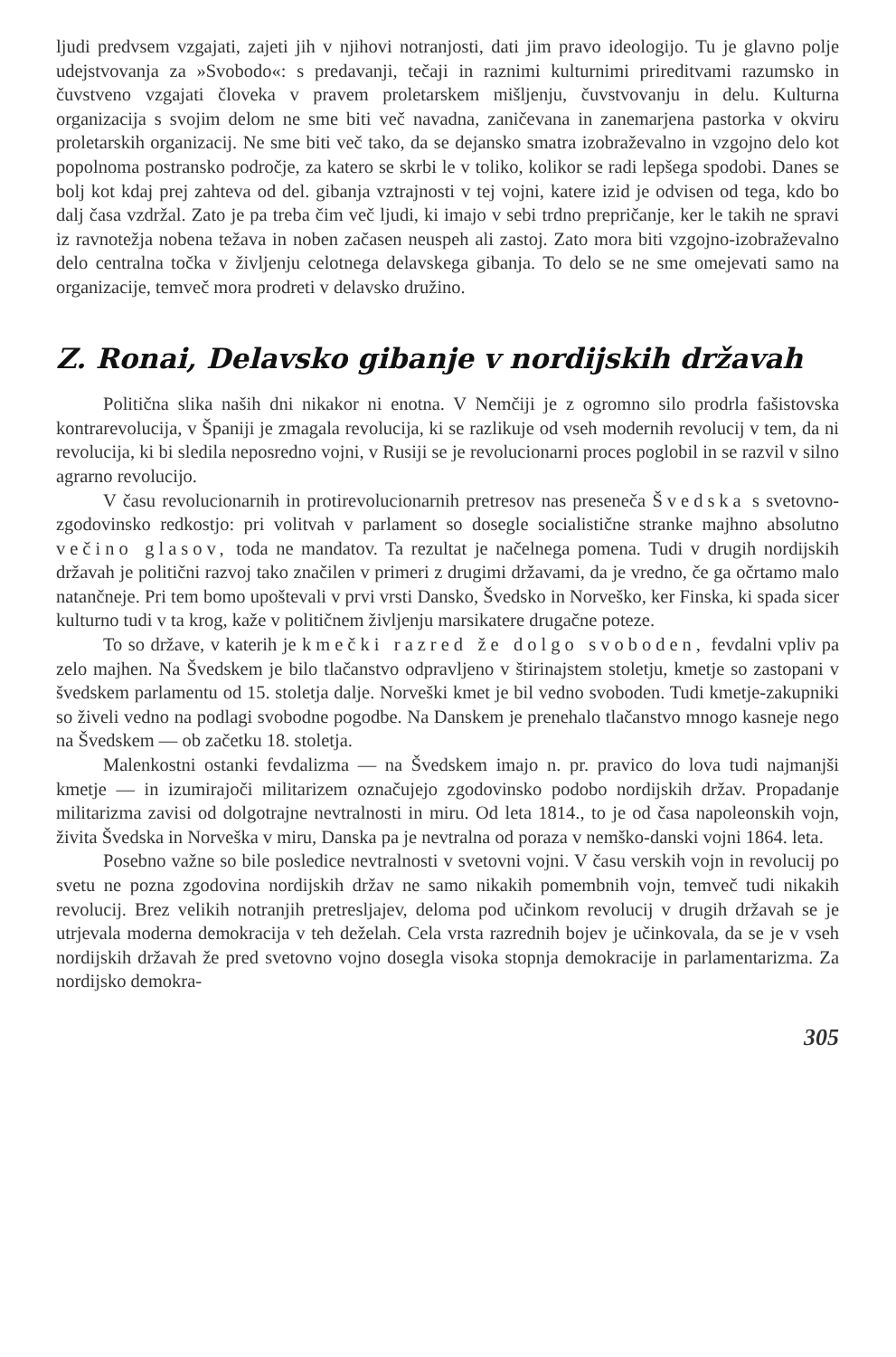ljudi predvsem vzgajati, zajeti jih v njihovi notranjosti, dati jim pravo ideologijo. Tu je glavno polje udejstvovanja za »Svobodo«: s predavanji, tečaji in raznimi kulturnimi prireditvami razumsko in čuvstveno vzgajati človeka v pravem proletarskem mišljenju, čuvstvovanju in delu. Kulturna organizacija s svojim delom ne sme biti več navadna, zaničevana in zanemarjena pastorka v okviru proletarskih organizacij. Ne sme biti več tako, da se dejansko smatra izobraževalno in vzgojno delo kot popolnoma postransko področje, za katero se skrbi le v toliko, kolikor se radi lepšega spodobi. Danes se bolj kot kdaj prej zahteva od del. gibanja vztrajnosti v tej vojni, katere izid je odvisen od tega, kdo bo dalj časa vzdržal. Zato je pa treba čim več ljudi, ki imajo v sebi trdno prepričanje, ker le takih ne spravi iz ravnotežja nobena težava in noben začasen neuspeh ali zastoj. Zato mora biti vzgojno-izobraževalno delo centralna točka v življenju celotnega delavskega gibanja. To delo se ne sme omejevati samo na organizacije, temveč mora prodreti v delavsko družino.
Z. Ronai, Delavsko gibanje v nordijskih državah
Politična slika naših dni nikakor ni enotna. V Nemčiji je z ogromno silo prodrla fašistovska kontrarevolucija, v Španiji je zmagala revolucija, ki se razlikuje od vseh modernih revolucij v tem, da ni revolucija, ki bi sledila neposredno vojni, v Rusiji se je revolucionarni proces poglobil in se razvil v silno agrarno revolucijo.
V času revolucionarnih in protirevolucionarnih pretresov nas preseneča Švedska s svetovno-zgodovinsko redkostjo: pri volitvah v parlament so dosegle socialistične stranke majhno absolutno večino glasov, toda ne mandatov. Ta rezultat je načelnega pomena. Tudi v drugih nordijskih državah je politični razvoj tako značilen v primeri z drugimi državami, da je vredno, če ga očrtamo malo natančneje. Pri tem bomo upoštevali v prvi vrsti Dansko, Švedsko in Norveško, ker Finska, ki spada sicer kulturno tudi v ta krog, kaže v političnem življenju marsikatere drugačne poteze.
To so države, v katerih je kmečki razred že dolgo svoboden, fevdalni vpliv pa zelo majhen. Na Švedskem je bilo tlačanstvo odpravljeno v štirinajstem stoletju, kmetje so zastopani v švedskem parlamentu od 15. stoletja dalje. Norveški kmet je bil vedno svoboden. Tudi kmetje-zakupniki so živeli vedno na podlagi svobodne pogodbe. Na Danskem je prenehalo tlačanstvo mnogo kasneje nego na Švedskem — ob začetku 18. stoletja.
Malenkostni ostanki fevdalizma — na Švedskem imajo n. pr. pravico do lova tudi najmanjši kmetje — in izumirajoči militarizem označujejo zgodovinsko podobo nordijskih držav. Propadanje militarizma zavisi od dolgotrajne nevtralnosti in miru. Od leta 1814., to je od časa napoleonskih vojn, živita Švedska in Norveška v miru, Danska pa je nevtralna od poraza v nemško-danski vojni 1864. leta.
Posebno važne so bile posledice nevtralnosti v svetovni vojni. V času verskih vojn in revolucij po svetu ne pozna zgodovina nordijskih držav ne samo nikakih pomembnih vojn, temveč tudi nikakih revolucij. Brez velikih notranjih pretresljajev, deloma pod učinkom revolucij v drugih državah se je utrjevala moderna demokracija v teh deželah. Cela vrsta razrednih bojev je učinkovala, da se je v vseh nordijskih državah že pred svetovno vojno dosegla visoka stopnja demokracije in parlamentarizma. Za nordijsko demokra-
305